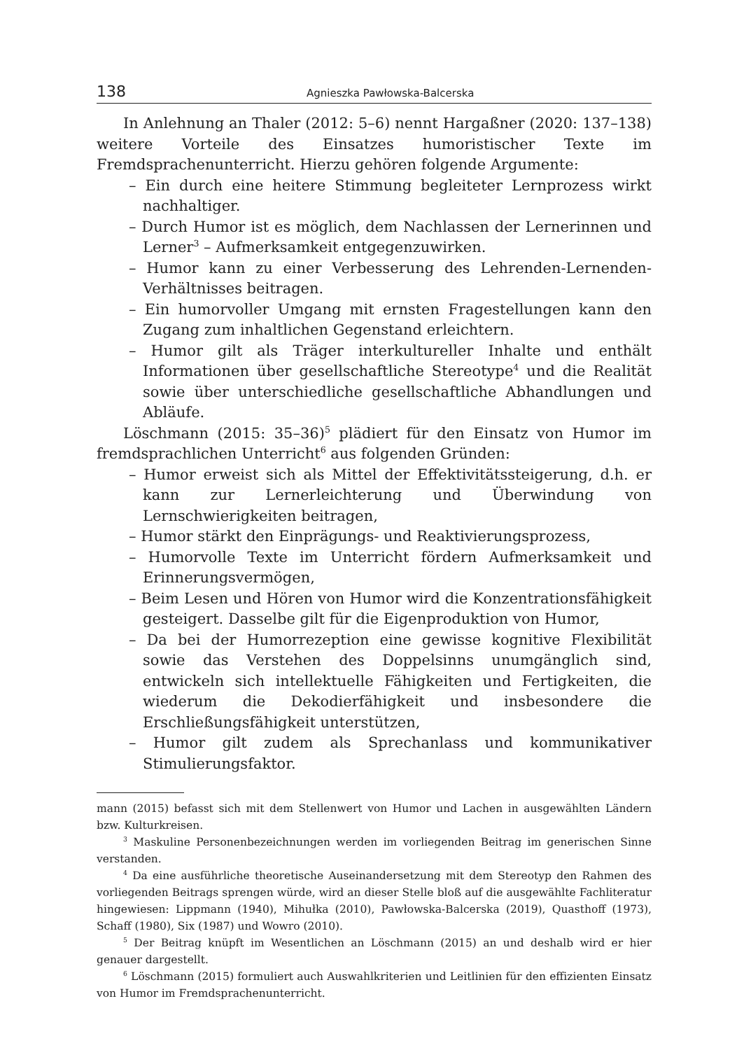138 Agnieszka Pawłowska-Balcerska
In Anlehnung an Thaler (2012: 5–6) nennt Hargaßner (2020: 137–138) weitere Vorteile des Einsatzes humoristischer Texte im Fremdsprachenunterricht. Hierzu gehören folgende Argumente:
– Ein durch eine heitere Stimmung begleiteter Lernprozess wirkt nachhaltiger.
– Durch Humor ist es möglich, dem Nachlassen der Lernerinnen und Lerner<sup>3</sup> – Aufmerksamkeit entgegenzuwirken.
– Humor kann zu einer Verbesserung des Lehrenden-Lernenden-Verhältnisses beitragen.
– Ein humorvoller Umgang mit ernsten Fragestellungen kann den Zugang zum inhaltlichen Gegenstand erleichtern.
– Humor gilt als Träger interkultureller Inhalte und enthält Informationen über gesellschaftliche Stereotype<sup>4</sup> und die Realität sowie über unterschiedliche gesellschaftliche Abhandlungen und Abläufe.
Löschmann (2015: 35–36)<sup>5</sup> plädiert für den Einsatz von Humor im fremdsprachlichen Unterricht<sup>6</sup> aus folgenden Gründen:
– Humor erweist sich als Mittel der Effektivitätssteigerung, d.h. er kann zur Lernerleichterung und Überwindung von Lernschwierigkeiten beitragen,
– Humor stärkt den Einprägungs- und Reaktivierungsprozess,
– Humorvolle Texte im Unterricht fördern Aufmerksamkeit und Erinnerungsvermögen,
– Beim Lesen und Hören von Humor wird die Konzentrationsfähigkeit gesteigert. Dasselbe gilt für die Eigenproduktion von Humor,
– Da bei der Humorrezeption eine gewisse kognitive Flexibilität sowie das Verstehen des Doppelsinns unumgänglich sind, entwickeln sich intellektuelle Fähigkeiten und Fertigkeiten, die wiederum die Dekodierfähigkeit und insbesondere die Erschließungsfähigkeit unterstützen,
– Humor gilt zudem als Sprechanlass und kommunikativer Stimulierungsfaktor.
mann (2015) befasst sich mit dem Stellenwert von Humor und Lachen in ausgewählten Ländern bzw. Kulturkreisen.
<sup>3</sup> Maskuline Personenbezeichnungen werden im vorliegenden Beitrag im generischen Sinne verstanden.
<sup>4</sup> Da eine ausführliche theoretische Auseinandersetzung mit dem Stereotyp den Rahmen des vorliegenden Beitrags sprengen würde, wird an dieser Stelle bloß auf die ausgewählte Fachliteratur hingewiesen: Lippmann (1940), Mihułka (2010), Pawłowska-Balcerska (2019), Quasthoff (1973), Schaff (1980), Six (1987) und Wowro (2010).
<sup>5</sup> Der Beitrag knüpft im Wesentlichen an Löschmann (2015) an und deshalb wird er hier genauer dargestellt.
<sup>6</sup> Löschmann (2015) formuliert auch Auswahlkriterien und Leitlinien für den effizienten Einsatz von Humor im Fremdsprachenunterricht.